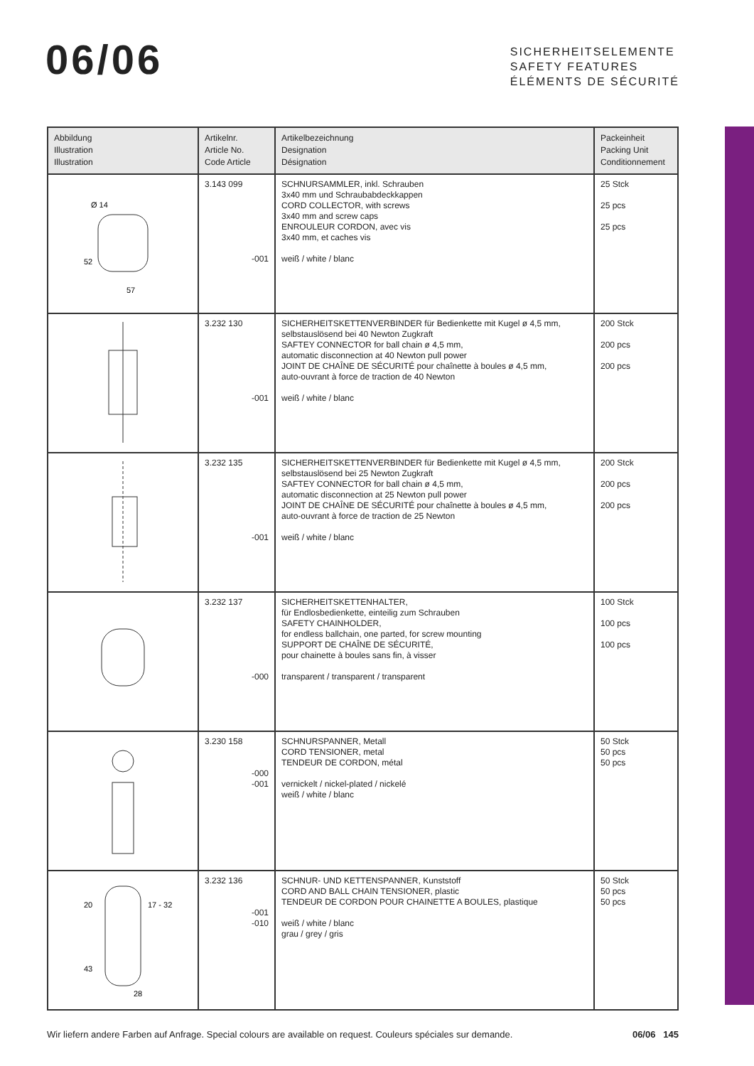06/06
SICHERHEITSELEMENTE
SAFETY FEATURES
ÉLÉMENTS DE SÉCURITÉ
| Abbildung Illustration Illustration | Artikelnr. Article No. Code Article | Artikelbezeichnung Designation Désignation | Packeinheit Packing Unit Conditionnement |
| --- | --- | --- | --- |
| Ø 14 52 57 | 3.143 099 -001 | SCHNURSAMMLER, inkl. Schrauben 3x40 mm und Schraubabdeckkappen CORD COLLECTOR, with screws 3x40 mm and screw caps ENROULEUR CORDON, avec vis 3x40 mm, et caches vis weiß / white / blanc | 25 Stck 25 pcs 25 pcs |
| | 3.232 130 -001 | SICHERHEITSKETTENVERBINDER für Bedienkette mit Kugel ø 4,5 mm, selbstauslösend bei 40 Newton Zugkraft SAFTEY CONNECTOR for ball chain ø 4,5 mm, automatic disconnection at 40 Newton pull power JOINT DE CHAÎNE DE SÉCURITÉ pour chaînette à boules ø 4,5 mm, auto-ouvrant à force de traction de 40 Newton weiß / white / blanc | 200 Stck 200 pcs 200 pcs |
| | 3.232 135 -001 | SICHERHEITSKETTENVERBINDER für Bedienkette mit Kugel ø 4,5 mm, selbstauslösend bei 25 Newton Zugkraft SAFTEY CONNECTOR for ball chain ø 4,5 mm, automatic disconnection at 25 Newton pull power JOINT DE CHAÎNE DE SÉCURITÉ pour chaînette à boules ø 4,5 mm, auto-ouvrant à force de traction de 25 Newton weiß / white / blanc | 200 Stck 200 pcs 200 pcs |
| | 3.232 137 -000 | SICHERHEITSKETTENHALTER, für Endlosbedienkette, einteilig zum Schrauben SAFETY CHAINHOLDER, for endless ballchain, one parted, for screw mounting SUPPORT DE CHAÎNE DE SÉCURITÉ, pour chainette à boules sans fin, à visser transparent / transparent / transparent | 100 Stck 100 pcs 100 pcs |
| | 3.230 158 -000 -001 | SCHNURSPANNER, Metall CORD TENSIONER, metal TENDEUR DE CORDON, métal vernickelt / nickel-plated / nickelé weiß / white / blanc | 50 Stck 50 pcs 50 pcs |
| 20 17 - 32 43 28 | 3.232 136 -001 -010 | SCHNUR- UND KETTENSPANNER, Kunststoff CORD AND BALL CHAIN TENSIONER, plastic TENDEUR DE CORDON POUR CHAINETTE A BOULES, plastique weiß / white / blanc grau / grey / gris | 50 Stck 50 pcs 50 pcs |
Wir liefern andere Farben auf Anfrage. Special colours are available on request. Couleurs spéciales sur demande. 06/06 145